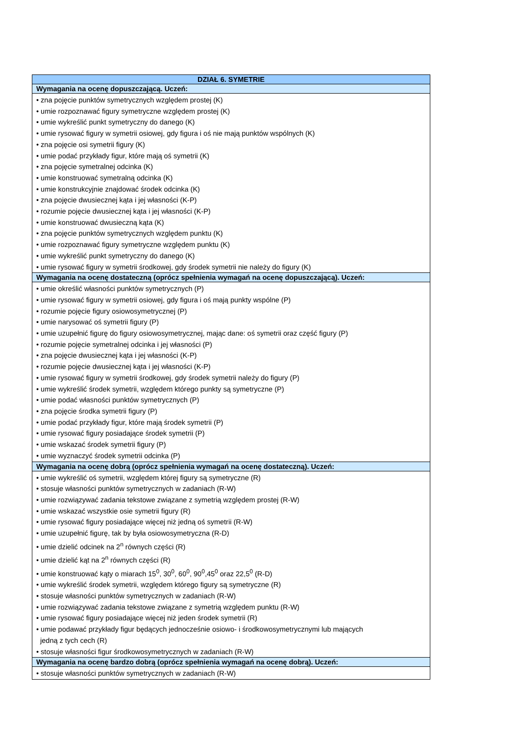| DZIAŁ 6. SYMETRIE |
| --- |
| Wymagania na ocenę dopuszczającą. Uczeń: |
| • zna pojęcie punktów symetrycznych względem prostej (K) • umie rozpoznawać figury symetryczne względem prostej (K) • umie wykreślić punkt symetryczny do danego (K) • umie rysować figury w symetrii osiowej, gdy figura i oś nie mają punktów wspólnych (K) • zna pojęcie osi symetrii figury (K) • umie podać przykłady figur, które mają oś symetrii (K) • zna pojęcie symetralnej odcinka (K) • umie konstruować symetralną odcinka (K) • umie konstrukcyjnie znajdować środek odcinka (K) • zna pojęcie dwusiecznej kąta i jej własności (K-P) • rozumie pojęcie dwusiecznej kąta i jej własności (K-P) • umie konstruować dwusieczną kąta (K) • zna pojęcie punktów symetrycznych względem punktu (K) • umie rozpoznawać figury symetryczne względem punktu (K) • umie wykreślić punkt symetryczny do danego (K) • umie rysować figury w symetrii środkowej, gdy środek symetrii nie należy do figury (K) |
| Wymagania na ocenę dostateczną (oprócz spełnienia wymagań na ocenę dopuszczającą). Uczeń: |
| • umie określić własności punktów symetrycznych (P) • umie rysować figury w symetrii osiowej, gdy figura i oś mają punkty wspólne (P) • rozumie pojęcie figury osiowosymetrycznej (P) • umie narysować oś symetrii figury (P) • umie uzupełnić figurę do figury osiowosymetrycznej, mając dane: oś symetrii oraz część figury (P) • rozumie pojęcie symetralnej odcinka i jej własności (P) • zna pojęcie dwusiecznej kąta i jej własności (K-P) • rozumie pojęcie dwusiecznej kąta i jej własności (K-P) • umie rysować figury w symetrii środkowej, gdy środek symetrii należy do figury (P) • umie wykreślić środek symetrii, względem którego punkty są symetryczne (P) • umie podać własności punktów symetrycznych (P) • zna pojęcie środka symetrii figury (P) • umie podać przykłady figur, które mają środek symetrii (P) • umie rysować figury posiadające środek symetrii (P) • umie wskazać środek symetrii figury (P) • umie wyznaczyć środek symetrii odcinka (P) |
| Wymagania na ocenę dobrą (oprócz spełnienia wymagań na ocenę dostateczną). Uczeń: |
| • umie wykreślić oś symetrii, względem której figury są symetryczne (R) • stosuje własności punktów symetrycznych w zadaniach (R-W) • umie rozwiązywać zadania tekstowe związane z symetrią względem prostej (R-W) • umie wskazać wszystkie osie symetrii figury (R) • umie rysować figury posiadające więcej niż jedną oś symetrii (R-W) • umie uzupełnić figurę, tak by była osiowosymetryczna (R-D) • umie dzielić odcinek na 2<sup>n</sup> równych części (R) • umie dzielić kąt na 2<sup>n</sup> równych części (R) • umie konstruować kąty o miarach 15<sup>0</sup>, 30<sup>0</sup>, 60<sup>0</sup>, 90<sup>0</sup>,45<sup>0</sup> oraz 22,5<sup>0</sup> (R-D) • umie wykreślić środek symetrii, względem którego figury są symetryczne (R) • stosuje własności punktów symetrycznych w zadaniach (R-W) • umie rozwiązywać zadania tekstowe związane z symetrią względem punktu (R-W) • umie rysować figury posiadające więcej niż jeden środek symetrii (R) • umie podawać przykłady figur będących jednocześnie osiowo- i środkowosymetrycznymi lub mających jedną z tych cech (R) • stosuje własności figur środkowosymetrycznych w zadaniach (R-W) |
| Wymagania na ocenę bardzo dobrą (oprócz spełnienia wymagań na ocenę dobrą). Uczeń: |
| • stosuje własności punktów symetrycznych w zadaniach (R-W) |